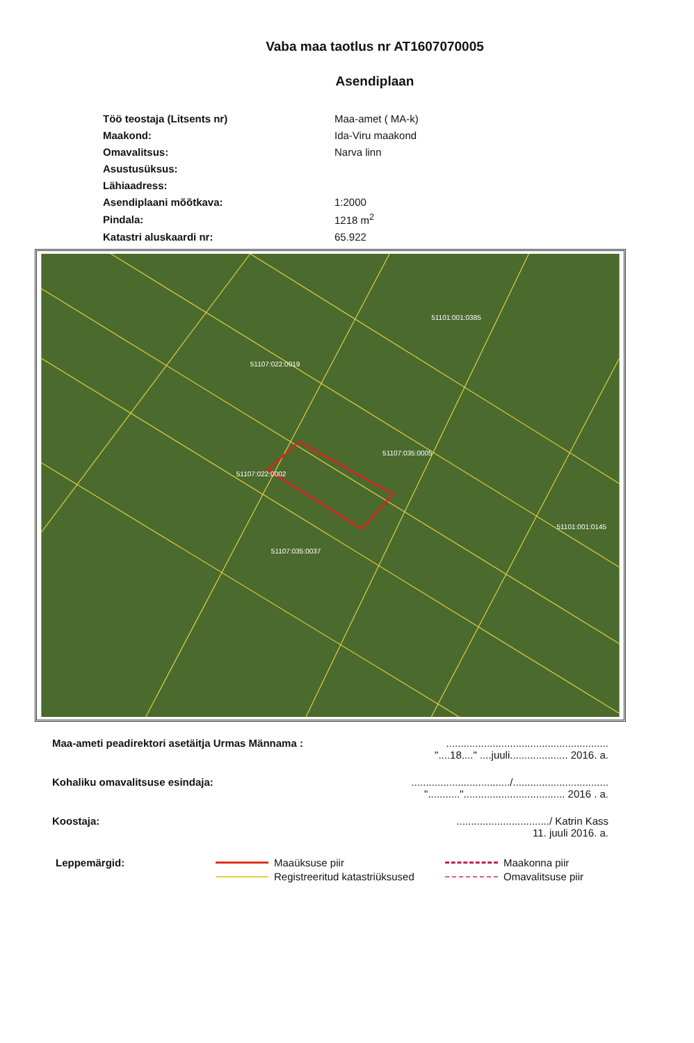Vaba maa taotlus nr AT1607070005
Asendiplaan
| Töö teostaja (Litsents nr) | Maa-amet ( MA-k) |
| Maakond: | Ida-Viru maakond |
| Omavalitsus: | Narva linn |
| Asustusüksus: | |
| Lähiaadress: | |
| Asendiplaani mõõtkava: | 1:2000 |
| Pindala: | 1218 m<sup>2</sup> |
| Katastri aluskaardi nr: | 65.922 |
51101:001:0385
51107:022:0019
51107:035:0005
51107:022:0002
51107:035:0037
51101:001:0145
Maa-ameti peadirektori asetäitja Urmas Männama :
........................................................
"....18...." ....juuli.................... 2016. a.
Kohaliku omavalitsuse esindaja: ................................../.................................
"..........."................................... 2016 . a.
Koostaja: ................................/ Katrin Kass
11. juuli 2016. a.
Leppemärgid: Maaüksuse piir
Registreeritud katastriüksused
Maakonna piir
Omavalitsuse piir